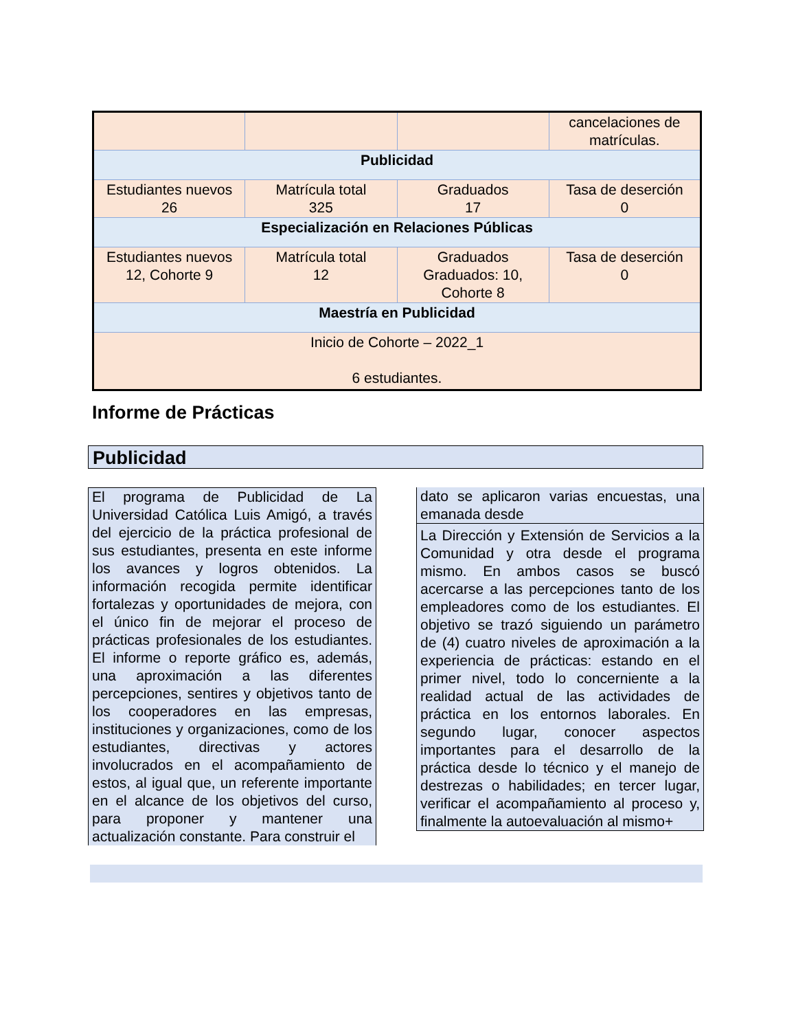| | | | cancelaciones de matrículas. |
| Publicidad | | | |
| Estudiantes nuevos 26 | Matrícula total 325 | Graduados 17 | Tasa de deserción 0 |
| Especialización en Relaciones Públicas | | | |
| Estudiantes nuevos 12, Cohorte 9 | Matrícula total 12 | Graduados Graduados: 10, Cohorte 8 | Tasa de deserción 0 |
| Maestría en Publicidad | | | |
| Inicio de Cohorte – 2022_1 6 estudiantes. | | | |
Informe de Prácticas
Publicidad
El programa de Publicidad de La Universidad Católica Luis Amigó, a través del ejercicio de la práctica profesional de sus estudiantes, presenta en este informe los avances y logros obtenidos. La información recogida permite identificar fortalezas y oportunidades de mejora, con el único fin de mejorar el proceso de prácticas profesionales de los estudiantes. El informe o reporte gráfico es, además, una aproximación a las diferentes percepciones, sentires y objetivos tanto de los cooperadores en las empresas, instituciones y organizaciones, como de los estudiantes, directivas y actores involucrados en el acompañamiento de estos, al igual que, un referente importante en el alcance de los objetivos del curso, para proponer y mantener una actualización constante. Para construir el
dato se aplicaron varias encuestas, una emanada desde
La Dirección y Extensión de Servicios a la Comunidad y otra desde el programa mismo. En ambos casos se buscó acercarse a las percepciones tanto de los empleadores como de los estudiantes. El objetivo se trazó siguiendo un parámetro de (4) cuatro niveles de aproximación a la experiencia de prácticas: estando en el primer nivel, todo lo concerniente a la realidad actual de las actividades de práctica en los entornos laborales. En segundo lugar, conocer aspectos importantes para el desarrollo de la práctica desde lo técnico y el manejo de destrezas o habilidades; en tercer lugar, verificar el acompañamiento al proceso y, finalmente la autoevaluación al mismo+